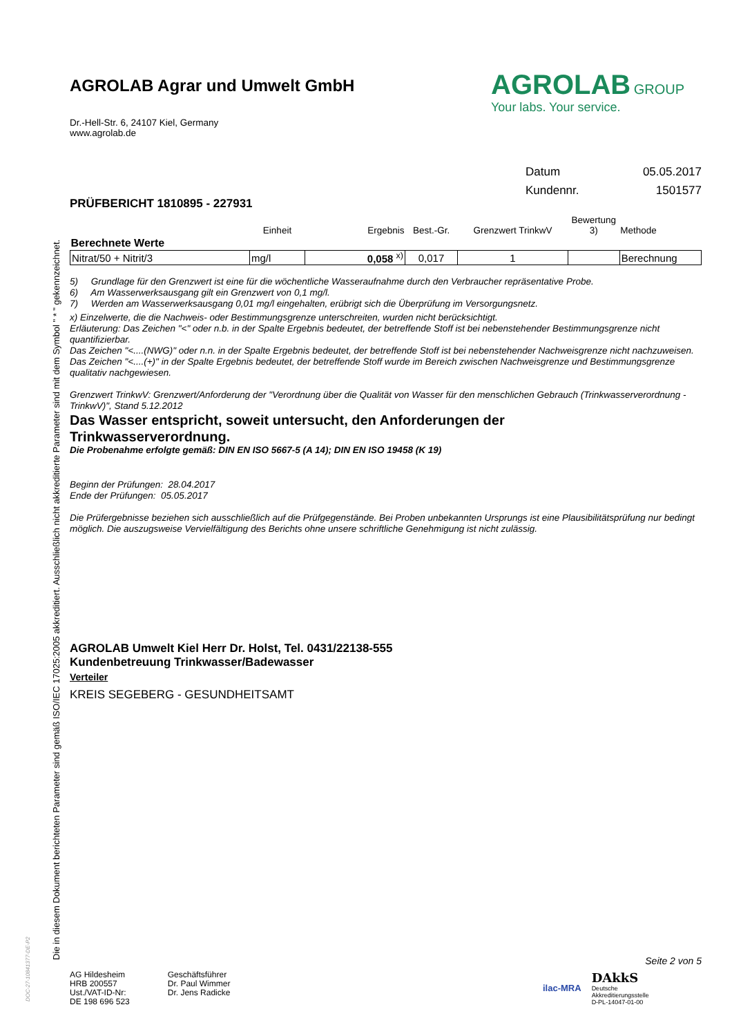Die in diesem Dokument berichteten Parameter sind gemäß ISO/IEC 17025:2005 akkreditiert. Ausschließlich nicht akkreditierte Parameter sind mit dem Symbol " * " gekennzeichnet.
DOC-27-10841377-DE-P2
AGROLAB Agrar und Umwelt GmbH
AGROLAB GROUP
Your labs. Your service.
Dr.-Hell-Str. 6, 24107 Kiel, Germany
www.agrolab.de
Datum 05.05.2017
Kundennr. 1501577
PRÜFBERICHT 1810895 - 227931
| | Einheit | Ergebnis | Best.-Gr. | Grenzwert TrinkwV | Bewertung 3) | Methode |
| --- | --- | --- | --- | --- | --- | --- |
| Berechnete Werte | | | | | | |
| Nitrat/50 + Nitrit/3 | mg/l | 0,058 <sup>x)</sup> | 0,017 | 1 | | Berechnung |
5) Grundlage für den Grenzwert ist eine für die wöchentliche Wasseraufnahme durch den Verbraucher repräsentative Probe.
6) Am Wasserwerksausgang gilt ein Grenzwert von 0,1 mg/l.
7) Werden am Wasserwerksausgang 0,01 mg/l eingehalten, erübrigt sich die Überprüfung im Versorgungsnetz.
x) Einzelwerte, die die Nachweis- oder Bestimmungsgrenze unterschreiten, wurden nicht berücksichtigt.
Erläuterung: Das Zeichen "<" oder n.b. in der Spalte Ergebnis bedeutet, der betreffende Stoff ist bei nebenstehender Bestimmungsgrenze nicht quantifizierbar.
Das Zeichen "<....(NWG)" oder n.n. in der Spalte Ergebnis bedeutet, der betreffende Stoff ist bei nebenstehender Nachweisgrenze nicht nachzuweisen.
Das Zeichen "<....(+)" in der Spalte Ergebnis bedeutet, der betreffende Stoff wurde im Bereich zwischen Nachweisgrenze und Bestimmungsgrenze qualitativ nachgewiesen.
Grenzwert TrinkwV: Grenzwert/Anforderung der "Verordnung über die Qualität von Wasser für den menschlichen Gebrauch (Trinkwasserverordnung - TrinkwV)", Stand 5.12.2012
Das Wasser entspricht, soweit untersucht, den Anforderungen der
Trinkwasserverordnung.
Die Probenahme erfolgte gemäß: DIN EN ISO 5667-5 (A 14); DIN EN ISO 19458 (K 19)
Beginn der Prüfungen: 28.04.2017
Ende der Prüfungen: 05.05.2017
Die Prüfergebnisse beziehen sich ausschließlich auf die Prüfgegenstände. Bei Proben unbekannten Ursprungs ist eine Plausibilitätsprüfung nur bedingt möglich. Die auszugsweise Vervielfältigung des Berichts ohne unsere schriftliche Genehmigung ist nicht zulässig.
AGROLAB Umwelt Kiel Herr Dr. Holst, Tel. 0431/22138-555
Kundenbetreuung Trinkwasser/Badewasser
Verteiler
KREIS SEGEBERG - GESUNDHEITSAMT
Seite 2 von 5
AG Hildesheim
HRB 200557
Ust./VAT-ID-Nr:
DE 198 696 523
Geschäftsführer
Dr. Paul Wimmer
Dr. Jens Radicke
ilac-MRA
DAkkS
Deutsche
Akkreditierungsstelle
D-PL-14047-01-00